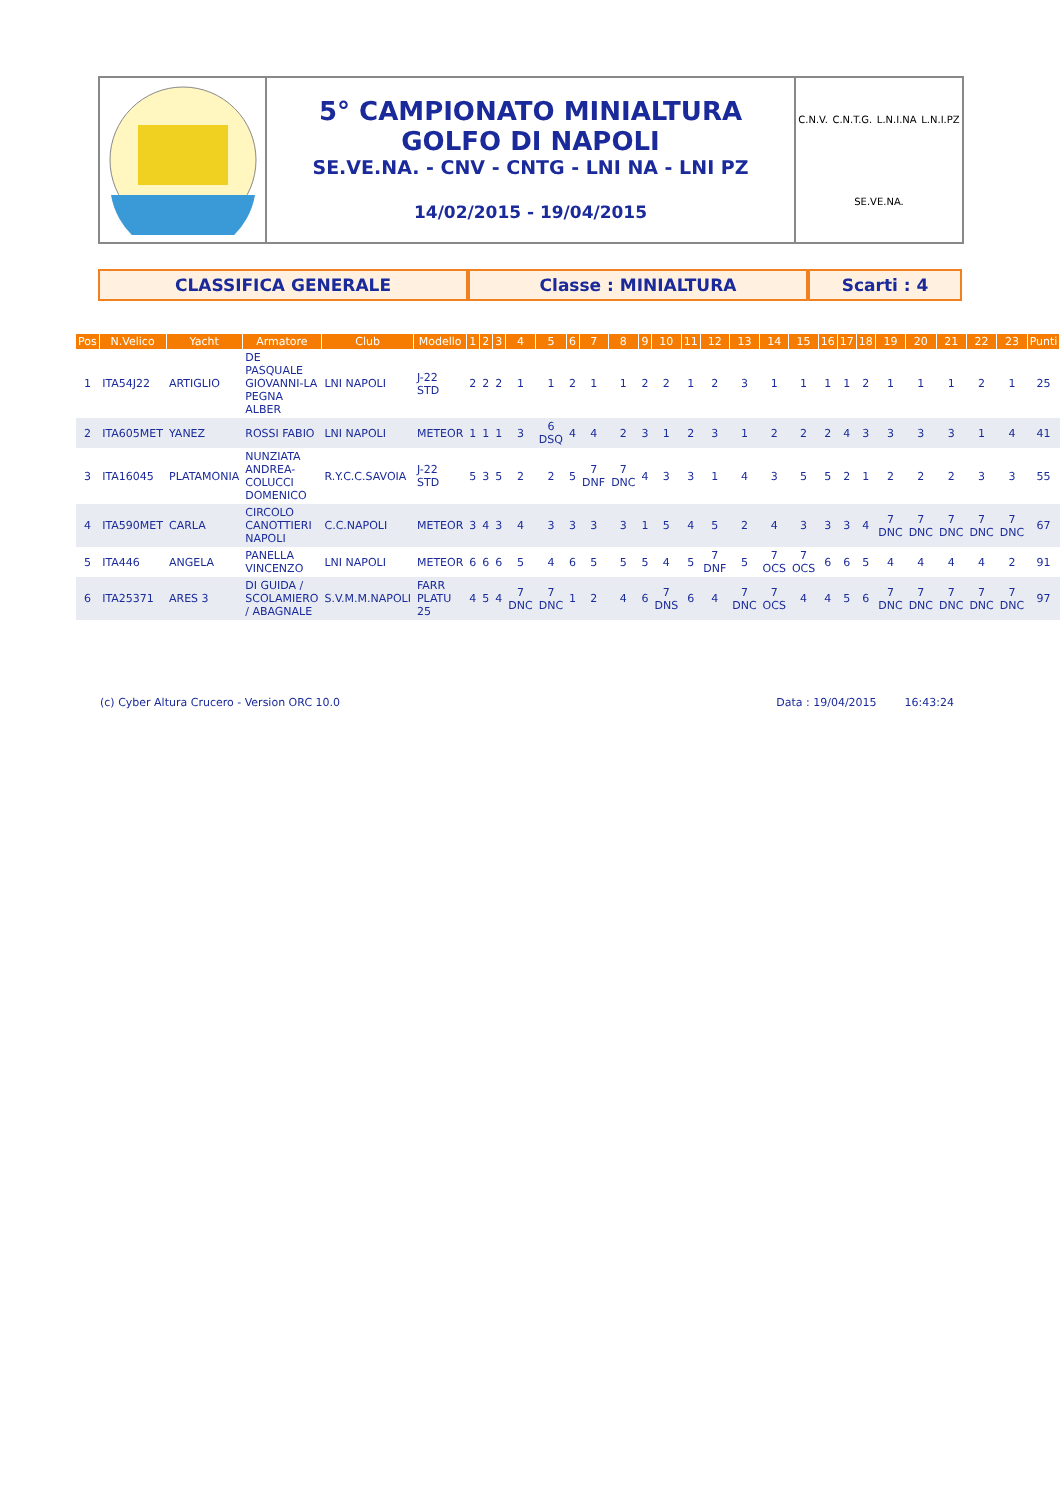5° CAMPIONATO MINIALTURA
GOLFO DI NAPOLI
SE.VE.NA. - CNV - CNTG - LNI NA - LNI PZ
14/02/2015 - 19/04/2015
C.N.V. C.N.T.G. L.N.I.NA L.N.I.PZ SE.VE.NA.
CLASSIFICA GENERALE Classe : MINIALTURA Scarti : 4
| Pos | N.Velico | Yacht | Armatore | Club | Modello | 1 | 2 | 3 | 4 | 5 | 6 | 7 | 8 | 9 | 10 | 11 | 12 | 13 | 14 | 15 | 16 | 17 | 18 | 19 | 20 | 21 | 22 | 23 | Punti |
| --- | --- | --- | --- | --- | --- | --- | --- | --- | --- | --- | --- | --- | --- | --- | --- | --- | --- | --- | --- | --- | --- | --- | --- | --- | --- | --- | --- | --- | --- |
| 1 | ITA54J22 | ARTIGLIO | DE PASQUALE GIOVANNI-LA PEGNA ALBER | LNI NAPOLI | J-22 STD | 2 | 2 | 2 | 1 | 1 | 2 | 1 | 1 | 2 | 2 | 1 | 2 | 3 | 1 | 1 | 1 | 1 | 2 | 1 | 1 | 1 | 2 | 1 | 25 |
| 2 | ITA605MET | YANEZ | ROSSI FABIO | LNI NAPOLI | METEOR | 1 | 1 | 1 | 3 | 6 DSQ | 4 | 4 | 2 | 3 | 1 | 2 | 3 | 1 | 2 | 2 | 2 | 4 | 3 | 3 | 3 | 3 | 1 | 4 | 41 |
| 3 | ITA16045 | PLATAMONIA | NUNZIATA ANDREA-COLUCCI DOMENICO | R.Y.C.C.SAVOIA | J-22 STD | 5 | 3 | 5 | 2 | 2 | 5 | 7 DNF | 7 DNC | 4 | 3 | 3 | 1 | 4 | 3 | 5 | 5 | 2 | 1 | 2 | 2 | 2 | 3 | 3 | 55 |
| 4 | ITA590MET | CARLA | CIRCOLO CANOTTIERI NAPOLI | C.C.NAPOLI | METEOR | 3 | 4 | 3 | 4 | 3 | 3 | 3 | 3 | 1 | 5 | 4 | 5 | 2 | 4 | 3 | 3 | 3 | 4 | 7 DNC | 7 DNC | 7 DNC | 7 DNC | 7 DNC | 67 |
| 5 | ITA446 | ANGELA | PANELLA VINCENZO | LNI NAPOLI | METEOR | 6 | 6 | 6 | 5 | 4 | 6 | 5 | 5 | 5 | 4 | 5 | 7 DNF | 5 | 7 OCS | 7 OCS | 6 | 6 | 5 | 4 | 4 | 4 | 4 | 2 | 91 |
| 6 | ITA25371 | ARES 3 | DI GUIDA / SCOLAMIERO / ABAGNALE | S.V.M.M.NAPOLI | FARR PLATU 25 | 4 | 5 | 4 | 7 DNC | 7 DNC | 1 | 2 | 4 | 6 | 7 DNS | 6 | 4 | 7 DNC | 7 OCS | 4 | 4 | 5 | 6 | 7 DNC | 7 DNC | 7 DNC | 7 DNC | 7 DNC | 97 |
(c) Cyber Altura Crucero - Version ORC 10.0 Data : 19/04/2015 16:43:24